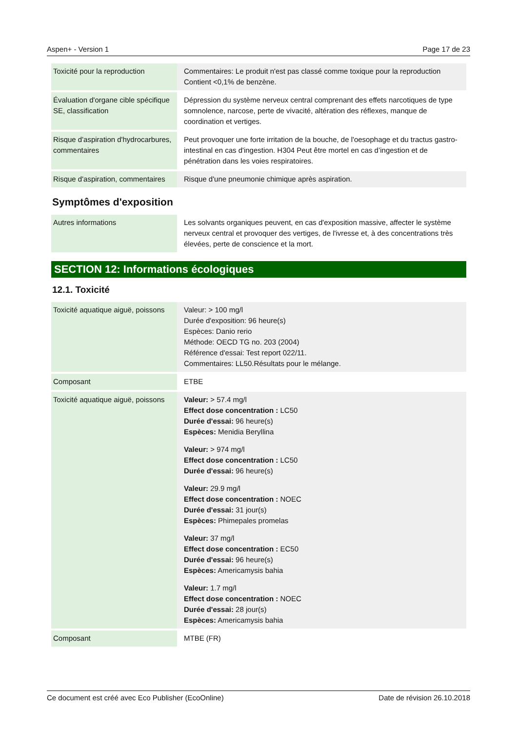Aspen+ - Version 1 Page 17 de 23
| Toxicité pour la reproduction | Commentaires: Le produit n'est pas classé comme toxique pour la reproduction Contient <0,1% de benzène. |
| Évaluation d'organe cible spécifique SE, classification | Dépression du système nerveux central comprenant des effets narcotiques de type somnolence, narcose, perte de vivacité, altération des réflexes, manque de coordination et vertiges. |
| Risque d'aspiration d'hydrocarbures, commentaires | Peut provoquer une forte irritation de la bouche, de l'oesophage et du tractus gastro-intestinal en cas d'ingestion. H304 Peut être mortel en cas d’ingestion et de pénétration dans les voies respiratoires. |
| Risque d'aspiration, commentaires | Risque d'une pneumonie chimique après aspiration. |
Symptômes d'exposition
| Autres informations | Les solvants organiques peuvent, en cas d'exposition massive, affecter le système nerveux central et provoquer des vertiges, de l'ivresse et, à des concentrations très élevées, perte de conscience et la mort. |
SECTION 12: Informations écologiques
12.1. Toxicité
| Toxicité aquatique aiguë, poissons | Valeur: > 100 mg/l Durée d'exposition: 96 heure(s) Espèces: Danio rerio Méthode: OECD TG no. 203 (2004) Référence d'essai: Test report 022/11. Commentaires: LL50.Résultats pour le mélange. |
| Composant | ETBE |
| Toxicité aquatique aiguë, poissons | Valeur: > 57.4 mg/l Effect dose concentration : LC50 Durée d'essai: 96 heure(s) Espèces: Menidia Beryllina Valeur: > 974 mg/l Effect dose concentration : LC50 Durée d'essai: 96 heure(s) Valeur: 29.9 mg/l Effect dose concentration : NOEC Durée d'essai: 31 jour(s) Espèces: Phimepales promelas Valeur: 37 mg/l Effect dose concentration : EC50 Durée d'essai: 96 heure(s) Espèces: Americamysis bahia Valeur: 1.7 mg/l Effect dose concentration : NOEC Durée d'essai: 28 jour(s) Espèces: Americamysis bahia |
| Composant | MTBE (FR) |
Ce document est créé avec Eco Publisher (EcoOnline) Date de révision 26.10.2018